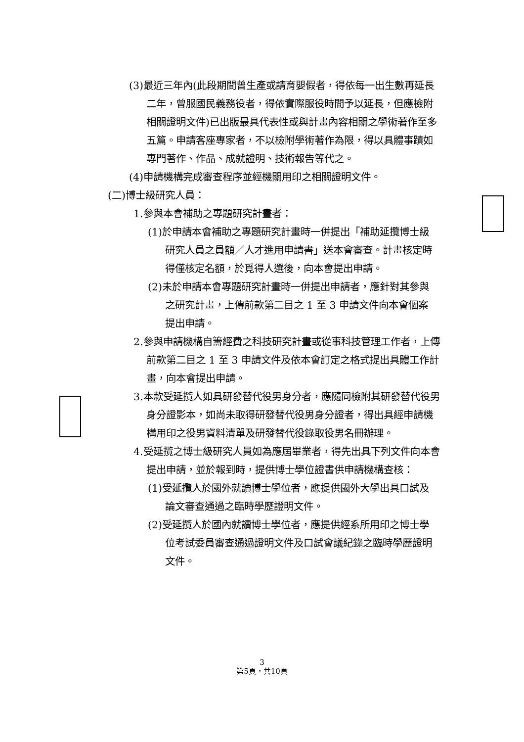(3)最近三年內(此段期間曾生產或請育嬰假者，得依每一出生數再延長二年，曾服國民義務役者，得依實際服役時間予以延長，但應檢附相關證明文件)已出版最具代表性或與計畫內容相關之學術著作至多五篇。申請客座專家者，不以檢附學術著作為限，得以具體事蹟如專門著作、作品、成就證明、技術報告等代之。
(4)申請機構完成審查程序並經機關用印之相關證明文件。
(二)博士級研究人員：
1.參與本會補助之專題研究計畫者：
(1)於申請本會補助之專題研究計畫時一併提出「補助延攬博士級研究人員之員額／人才進用申請書」送本會審查。計畫核定時得僅核定名額，於覓得人選後，向本會提出申請。
(2)未於申請本會專題研究計畫時一併提出申請者，應針對其參與之研究計畫，上傳前款第二目之 1 至 3 申請文件向本會個案提出申請。
2.參與申請機構自籌經費之科技研究計畫或從事科技管理工作者，上傳前款第二目之 1 至 3 申請文件及依本會訂定之格式提出具體工作計畫，向本會提出申請。
3.本款受延攬人如具研發替代役男身分者，應隨同檢附其研發替代役男身分證影本，如尚未取得研發替代役男身分證者，得出具經申請機構用印之役男資料清單及研發替代役錄取役男名冊辦理。
4.受延攬之博士級研究人員如為應屆畢業者，得先出具下列文件向本會提出申請，並於報到時，提供博士學位證書供申請機構查核：
(1)受延攬人於國外就讀博士學位者，應提供國外大學出具口試及論文審查通過之臨時學歷證明文件。
(2)受延攬人於國內就讀博士學位者，應提供經系所用印之博士學位考試委員審查通過證明文件及口試會議紀錄之臨時學歷證明文件。
3
第5頁，共10頁